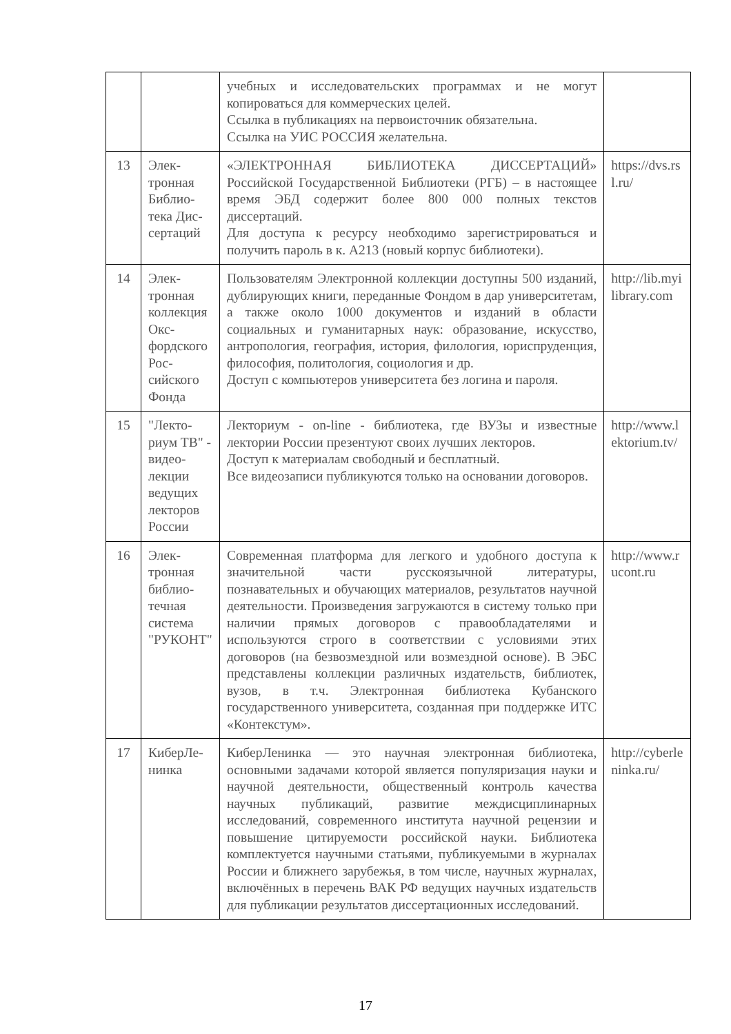| | | учебных и исследовательских программах и не могут копироваться для коммерческих целей. Ссылка в публикациях на первоисточник обязательна. Ссылка на УИС РОССИЯ желательна. | |
| 13 | Элек­тронная Библио­тека Дис­сертаций | «ЭЛЕКТРОННАЯ БИБЛИОТЕКА ДИССЕРТАЦИЙ» Российской Государственной Библиотеки (РГБ) – в настоящее время ЭБД содержит более 800 000 полных текстов диссертаций. Для доступа к ресурсу необходимо зарегистрироваться и получить пароль в к. А213 (новый корпус библиотеки). | https://dvs.rsl.ru/ |
| 14 | Элек­тронная коллек­ция Окс­фордско­го Рос­сийского Фонда | Пользователям Электронной коллекции доступны 500 изданий, дублирующих книги, переданные Фондом в дар университетам, а также около 1000 документов и изданий в области социальных и гуманитарных наук: образование, искусство, антропология, география, история, филология, юриспруденция, философия, политология, социология и др. Доступ с компьютеров университета без логина и пароля. | http://lib.myilibrary.com |
| 15 | "Лекто­риум ТВ" - видео­лекции ведущих лекторов России | Лекториум - on-line - библиотека, где ВУЗы и известные лектории России презентуют своих лучших лекторов. Доступ к материалам свободный и бесплатный. Все видеозаписи публикуются только на основании договоров. | http://www.lektorium.tv/ |
| 16 | Элек­тронная библио­течная система "РУ­КОНТ" | Современная платформа для легкого и удобного доступа к значительной части русскоязычной литературы, познавательных и обучающих материалов, результатов научной деятельности. Произведения загружаются в систему только при наличии прямых договоров с правообладателями и используются строго в соответствии с условиями этих договоров (на безвозмездной или возмездной основе). В ЭБС представлены коллекции различных издательств, библиотек, вузов, в т.ч. Электронная библиотека Кубанского государственного университета, созданная при поддержке ИТС «Контекстум». | http://www.rucont.ru |
| 17 | КиберЛе­нинка | КиберЛенинка — это научная электронная библиотека, основными задачами которой является популяризация науки и научной деятельности, общественный контроль качества научных публикаций, развитие междисциплинарных исследований, современного института научной рецензии и повышение цитируемости российской науки. Библиотека комплектуется научными статьями, публикуемыми в журналах России и ближнего зарубежья, в том числе, научных журналах, включённых в перечень ВАК РФ ведущих научных издательств для публикации результатов диссертационных исследований. | http://cyberleninka.ru/ |
17